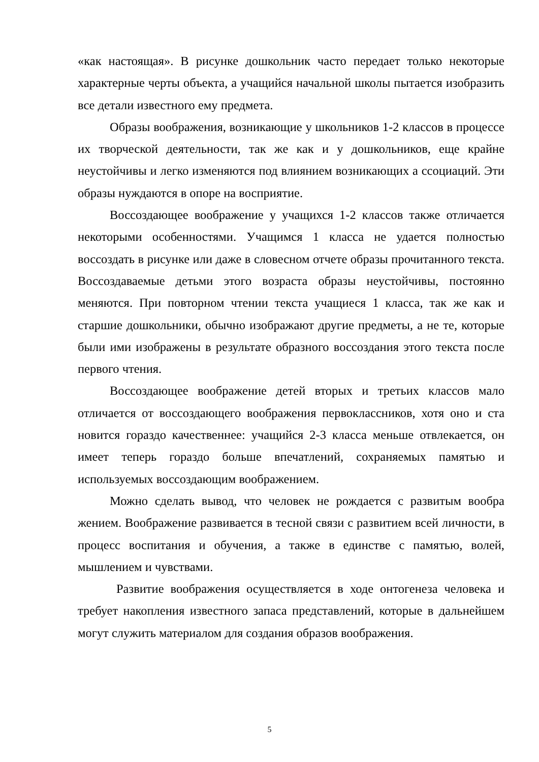«как настоящая». В рисунке дошкольник часто передает только некоторые характерные черты объекта, а учащийся начальной школы пытается изобразить все детали известного ему предмета.
Образы воображения, возникающие у школьников 1-2 классов в процессе их творческой деятельности, так же как и у дошкольников, еще крайне неустойчивы и легко изменяются под влиянием возникающих а ссоциаций. Эти образы нуждаются в опоре на восприятие.
Воссоздающее воображение у учащихся 1-2 классов также отличается некоторыми особенностями. Учащимся 1 класса не удается полностью воссоздать в рисунке или даже в словесном отчете образы прочитанного текста. Воссоздаваемые детьми этого возраста образы неустойчивы, постоянно меняются. При повторном чтении текста учащиеся 1 класса, так же как и старшие дошкольники, обычно изображают другие предметы, а не те, которые были ими изображены в результате образного воссоздания этого текста после первого чтения.
Воссоздающее воображение детей вторых и третьих классов мало отличается от воссоздающего воображения первоклассников, хотя оно и ста новится гораздо качественнее: учащийся 2-3 класса меньше отвлекается, он имеет теперь гораздо больше впечатлений, сохраняемых памятью и используемых воссоздающим воображением.
Можно сделать вывод, что человек не рождается с развитым вообра жением. Воображение развивается в тесной связи с развитием всей личности, в процесс воспитания и обучения, а также в единстве с памятью, волей, мышлением и чувствами.
Развитие воображения осуществляется в ходе онтогенеза человека и требует накопления известного запаса представлений, которые в дальнейшем могут служить материалом для создания образов воображения.
5